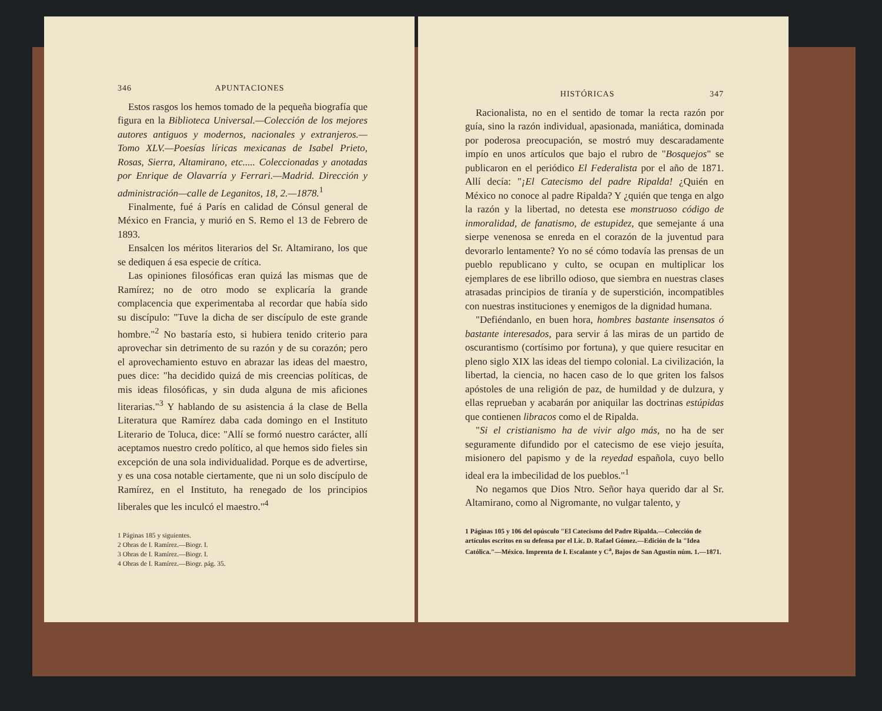346 APUNTACIONES
Estos rasgos los hemos tomado de la pequeña biografía que figura en la Biblioteca Universal.—Colección de los mejores autores antiguos y modernos, nacionales y extranjeros.—Tomo XLV.—Poesías líricas mexicanas de Isabel Prieto, Rosas, Sierra, Altamirano, etc..... Coleccionadas y anotadas por Enrique de Olavarría y Ferrari.—Madrid. Dirección y administración—calle de Leganitos, 18, 2.—1878.<sup>1</sup>
Finalmente, fué á París en calidad de Cónsul general de México en Francia, y murió en S. Remo el 13 de Febrero de 1893.
Ensalcen los méritos literarios del Sr. Altamirano, los que se dediquen á esa especie de crítica.
Las opiniones filosóficas eran quizá las mismas que de Ramírez; no de otro modo se explicaría la grande complacencia que experimentaba al recordar que había sido su discípulo: "Tuve la dicha de ser discípulo de este grande hombre."<sup>2</sup> No bastaría esto, si hubiera tenido criterio para aprovechar sin detrimento de su razón y de su corazón; pero el aprovechamiento estuvo en abrazar las ideas del maestro, pues dice: "ha decidido quizá de mis creencias políticas, de mis ideas filosóficas, y sin duda alguna de mis aficiones literarias."<sup>3</sup> Y hablando de su asistencia á la clase de Bella Literatura que Ramírez daba cada domingo en el Instituto Literario de Toluca, dice: "Allí se formó nuestro carácter, allí aceptamos nuestro credo político, al que hemos sido fieles sin excepción de una sola individualidad. Porque es de advertirse, y es una cosa notable ciertamente, que ni un solo discípulo de Ramírez, en el Instituto, ha renegado de los principios liberales que les inculcó el maestro."<sup>4</sup>
1 Páginas 185 y siguientes.
2 Obras de I. Ramírez.—Biogr. I.
3 Obras de I. Ramírez.—Biogr. I.
4 Obras de I. Ramírez.—Biogr. pág. 35.
HISTÓRICAS 347
Racionalista, no en el sentido de tomar la recta razón por guía, sino la razón individual, apasionada, maniática, dominada por poderosa preocupación, se mostró muy descaradamente impío en unos artículos que bajo el rubro de "Bosquejos" se publicaron en el periódico El Federalista por el año de 1871. Allí decía: "¡El Catecismo del padre Ripalda! ¿Quién en México no conoce al padre Ripalda? Y ¿quién que tenga en algo la razón y la libertad, no detesta ese monstruoso código de inmoralidad, de fanatismo, de estupidez, que semejante á una sierpe venenosa se enreda en el corazón de la juventud para devorarlo lentamente? Yo no sé cómo todavía las prensas de un pueblo republicano y culto, se ocupan en multiplicar los ejemplares de ese librillo odioso, que siembra en nuestras clases atrasadas principios de tiranía y de superstición, incompatibles con nuestras instituciones y enemigos de la dignidad humana.
"Defiéndanlo, en buen hora, hombres bastante insensatos ó bastante interesados, para servir á las miras de un partido de oscurantismo (cortísimo por fortuna), y que quiere resucitar en pleno siglo XIX las ideas del tiempo colonial. La civilización, la libertad, la ciencia, no hacen caso de lo que griten los falsos apóstoles de una religión de paz, de humildad y de dulzura, y ellas reprueban y acabarán por aniquilar las doctrinas estúpidas que contienen libracos como el de Ripalda.
"Si el cristianismo ha de vivir algo más, no ha de ser seguramente difundido por el catecismo de ese viejo jesuíta, misionero del papismo y de la reyedad española, cuyo bello ideal era la imbecilidad de los pueblos."<sup>1</sup>
No negamos que Dios Ntro. Señor haya querido dar al Sr. Altamirano, como al Nigromante, no vulgar talento, y
1 Páginas 105 y 106 del opúsculo "El Catecismo del Padre Ripalda.—Colección de artículos escritos en su defensa por el Lic. D. Rafael Gómez.—Edición de la "Idea Católica."—México. Imprenta de I. Escalante y C<sup>a</sup>, Bajos de San Agustín núm. 1.—1871.